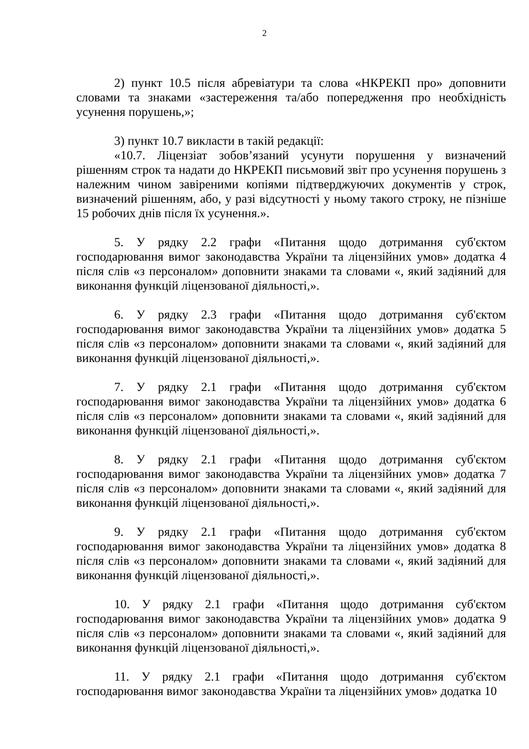2
2) пункт 10.5 після абревіатури та слова «НКРЕКП про» доповнити словами та знаками «застереження та/або попередження про необхідність усунення порушень,»;
3) пункт 10.7 викласти в такій редакції:
«10.7. Ліцензіат зобов’язаний усунути порушення у визначений рішенням строк та надати до НКРЕКП письмовий звіт про усунення порушень з належним чином завіреними копіями підтверджуючих документів у строк, визначений рішенням, або, у разі відсутності у ньому такого строку, не пізніше 15 робочих днів після їх усунення.».
5. У рядку 2.2 графи «Питання щодо дотримання суб'єктом господарювання вимог законодавства України та ліцензійних умов» додатка 4 після слів «з персоналом» доповнити знаками та словами «, який задіяний для виконання функцій ліцензованої діяльності,».
6. У рядку 2.3 графи «Питання щодо дотримання суб'єктом господарювання вимог законодавства України та ліцензійних умов» додатка 5 після слів «з персоналом» доповнити знаками та словами «, який задіяний для виконання функцій ліцензованої діяльності,».
7. У рядку 2.1 графи «Питання щодо дотримання суб'єктом господарювання вимог законодавства України та ліцензійних умов» додатка 6 після слів «з персоналом» доповнити знаками та словами «, який задіяний для виконання функцій ліцензованої діяльності,».
8. У рядку 2.1 графи «Питання щодо дотримання суб'єктом господарювання вимог законодавства України та ліцензійних умов» додатка 7 після слів «з персоналом» доповнити знаками та словами «, який задіяний для виконання функцій ліцензованої діяльності,».
9. У рядку 2.1 графи «Питання щодо дотримання суб'єктом господарювання вимог законодавства України та ліцензійних умов» додатка 8 після слів «з персоналом» доповнити знаками та словами «, який задіяний для виконання функцій ліцензованої діяльності,».
10. У рядку 2.1 графи «Питання щодо дотримання суб'єктом господарювання вимог законодавства України та ліцензійних умов» додатка 9 після слів «з персоналом» доповнити знаками та словами «, який задіяний для виконання функцій ліцензованої діяльності,».
11. У рядку 2.1 графи «Питання щодо дотримання суб'єктом господарювання вимог законодавства України та ліцензійних умов» додатка 10